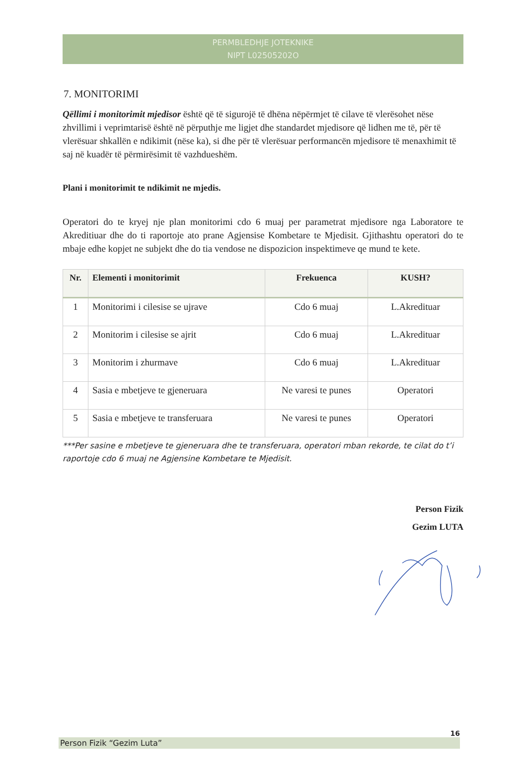PERMBLEDHJE JOTEKNIKE
NIPT L02505202O
7. MONITORIMI
Qëllimi i monitorimit mjedisor është që të sigurojë të dhëna nëpërmjet të cilave të vlerësohet nëse zhvillimi i veprimtarisë është në përputhje me ligjet dhe standardet mjedisore që lidhen me të, për të vlerësuar shkallën e ndikimit (nëse ka), si dhe për të vlerësuar performancën mjedisore të menaxhimit të saj në kuadër të përmirësimit të vazhdueshëm.
Plani i monitorimit te ndikimit ne mjedis.
Operatori do te kryej nje plan monitorimi cdo 6 muaj per parametrat mjedisore nga Laboratore te Akreditiuar dhe do ti raportoje ato prane Agjensise Kombetare te Mjedisit. Gjithashtu operatori do te mbaje edhe kopjet ne subjekt dhe do tia vendose ne dispozicion inspektimeve qe mund te kete.
| Nr. | Elementi i monitorimit | Frekuenca | KUSH? |
| --- | --- | --- | --- |
| 1 | Monitorimi i cilesise se ujrave | Cdo 6 muaj | L.Akredituar |
| 2 | Monitorim i cilesise se ajrit | Cdo 6 muaj | L.Akredituar |
| 3 | Monitorim i zhurmave | Cdo 6 muaj | L.Akredituar |
| 4 | Sasia e mbetjeve te gjeneruara | Ne varesi te punes | Operatori |
| 5 | Sasia e mbetjeve te transferuara | Ne varesi te punes | Operatori |
***Per sasine e mbetjeve te gjeneruara dhe te transferuara, operatori mban rekorde, te cilat do t’i raportoje cdo 6 muaj ne Agjensine Kombetare te Mjedisit.
Person Fizik
Gezim LUTA
16
Person Fizik “Gezim Luta”